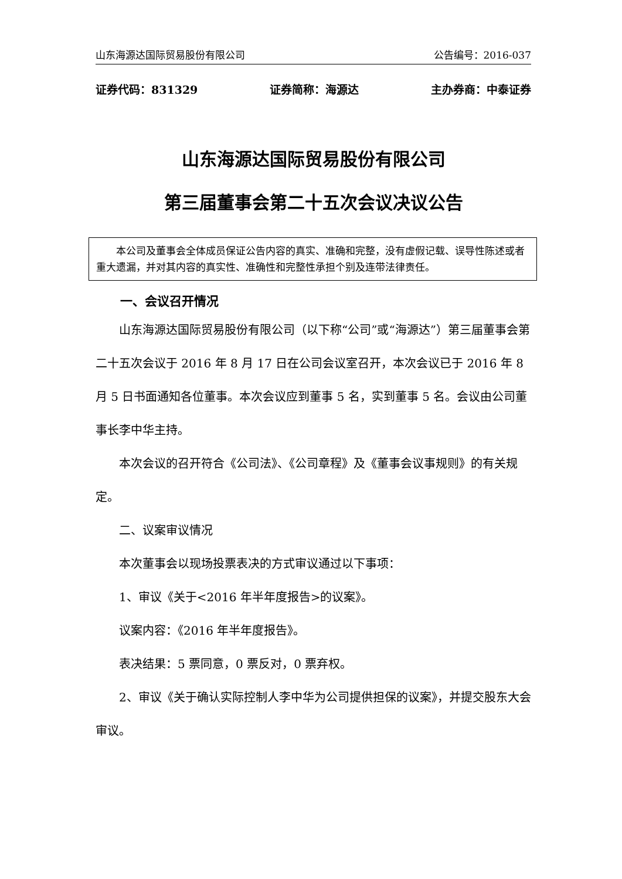山东海源达国际贸易股份有限公司 公告编号：2016-037
证券代码：831329 证券简称：海源达 主办券商：中泰证券
山东海源达国际贸易股份有限公司
第三届董事会第二十五次会议决议公告
本公司及董事会全体成员保证公告内容的真实、准确和完整，没有虚假记载、误导性陈述或者重大遗漏，并对其内容的真实性、准确性和完整性承担个别及连带法律责任。
一、会议召开情况
山东海源达国际贸易股份有限公司（以下称“公司”或“海源达”）第三届董事会第二十五次会议于 2016 年 8 月 17 日在公司会议室召开，本次会议已于 2016 年 8 月 5 日书面通知各位董事。本次会议应到董事 5 名，实到董事 5 名。会议由公司董事长李中华主持。
本次会议的召开符合《公司法》、《公司章程》及《董事会议事规则》的有关规定。
二、议案审议情况
本次董事会以现场投票表决的方式审议通过以下事项：
1、审议《关于<2016 年半年度报告>的议案》。
议案内容：《2016 年半年度报告》。
表决结果：5 票同意，0 票反对，0 票弃权。
2、审议《关于确认实际控制人李中华为公司提供担保的议案》，并提交股东大会审议。